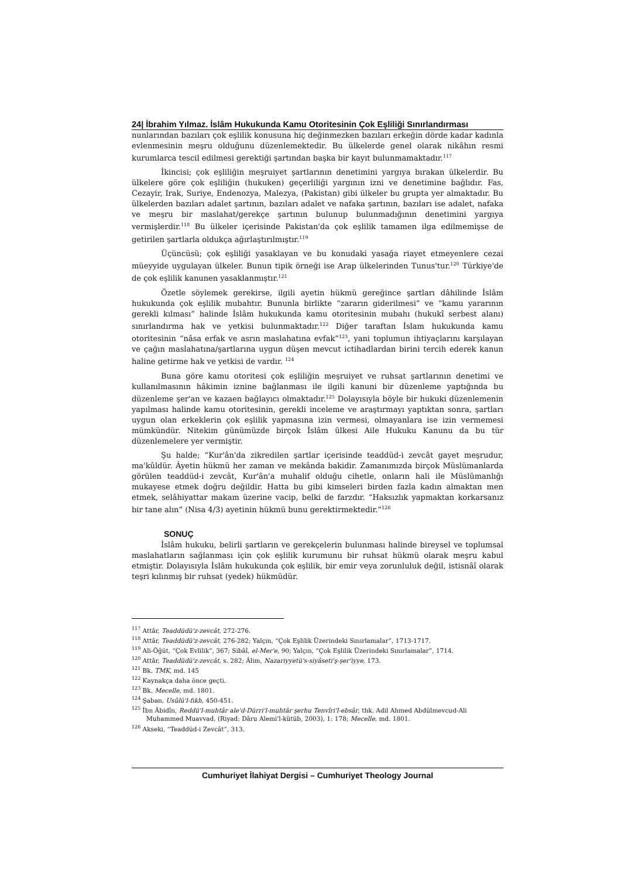24| İbrahim Yılmaz. İslâm Hukukunda Kamu Otoritesinin Çok Eşliliği Sınırlandırması
nunlarından bazıları çok eşlilik konusuna hiç değinmezken bazıları erkeğin dörde kadar kadınla evlenmesinin meşru olduğunu düzenlemektedir. Bu ülkelerde genel olarak nikâhın resmi kurumlarca tescil edilmesi gerektiği şartından başka bir kayıt bulunmamaktadır.<sup>117</sup>
İkincisi; çok eşliliğin meşruiyet şartlarının denetimini yargıya bırakan ülkelerdir. Bu ülkelere göre çok eşliliğin (hukuken) geçerliliği yargının izni ve denetimine bağlıdır. Fas, Cezayir, Irak, Suriye, Endenozya, Malezya, (Pakistan) gibi ülkeler bu grupta yer almaktadır. Bu ülkelerden bazıları adalet şartının, bazıları adalet ve nafaka şartının, bazıları ise adalet, nafaka ve meşru bir maslahat/gerekçe şartının bulunup bulunmadığının denetimini yargıya vermişlerdir.<sup>118</sup> Bu ülkeler içerisinde Pakistan'da çok eşlilik tamamen ilga edilmemişse de getirilen şartlarla oldukça ağırlaştırılmıştır.<sup>119</sup>
Üçüncüsü; çok eşliliği yasaklayan ve bu konudaki yasağa riayet etmeyenlere cezai müeyyide uygulayan ülkeler. Bunun tipik örneği ise Arap ülkelerinden Tunus'tur.<sup>120</sup> Türkiye'de de çok eşlilik kanunen yasaklanmıştır.<sup>121</sup>
Özetle söylemek gerekirse, ilgili ayetin hükmü gereğince şartları dâhilinde İslâm hukukunda çok eşlilik mubahtır. Bununla birlikte “zararın giderilmesi” ve “kamu yararının gerekli kılması” halinde İslâm hukukunda kamu otoritesinin mubahı (hukukî serbest alanı) sınırlandırma hak ve yetkisi bulunmaktadır.<sup>122</sup> Diğer taraftan İslam hukukunda kamu otoritesinin “nâsa erfak ve asrın maslahatına evfak”<sup>123</sup>, yani toplumun ihtiyaçlarını karşılayan ve çağın maslahatına/şartlarına uygun düşen mevcut ictihadlardan birini tercih ederek kanun haline getirme hak ve yetkisi de vardır. <sup>124</sup>
Buna göre kamu otoritesi çok eşliliğin meşruiyet ve ruhsat şartlarının denetimi ve kullanılmasının hâkimin iznine bağlanması ile ilgili kanuni bir düzenleme yaptığında bu düzenleme şer'an ve kazaen bağlayıcı olmaktadır.<sup>125</sup> Dolayısıyla böyle bir hukuki düzenlemenin yapılması halinde kamu otoritesinin, gerekli inceleme ve araştırmayı yaptıktan sonra, şartları uygun olan erkeklerin çok eşlilik yapmasına izin vermesi, olmayanlara ise izin vermemesi mümkündür. Nitekim günümüzde birçok İslâm ülkesi Aile Hukuku Kanunu da bu tür düzenlemelere yer vermiştir.
Şu halde; “Kur'ân'da zikredilen şartlar içerisinde teaddüd-i zevcât gayet meşrudur, ma'kûldür. Âyetin hükmü her zaman ve mekânda bakidir. Zamanımızda birçok Müslümanlarda görülen teaddüd-i zevcât, Kur'ân'a muhalif olduğu cihetle, onların hali ile Müslümanlığı mukayese etmek doğru değildir. Hatta bu gibi kimseleri birden fazla kadın almaktan men etmek, selâhiyattar makam üzerine vacip, belki de farzdır. “Haksızlık yapmaktan korkarsanız bir tane alın” (Nisa 4/3) ayetinin hükmü bunu gerektirmektedir.”<sup>126</sup>
SONUÇ
İslâm hukuku, belirli şartların ve gerekçelerin bulunması halinde bireysel ve toplumsal maslahatların sağlanması için çok eşlilik kurumunu bir ruhsat hükmü olarak meşru kabul etmiştir. Dolayısıyla İslâm hukukunda çok eşlilik, bir emir veya zorunluluk değil, istisnâî olarak teşri kılınmış bir ruhsat (yedek) hükmüdür.
<sup>117</sup> Attâr, Teaddüdü'z-zevcât, 272-276.
<sup>118</sup> Attâr, Teaddüdü'z-zevcât, 276-282; Yalçın, “Çok Eşlilik Üzerindeki Sınırlamalar”, 1713-1717.
<sup>119</sup> Ali-Öğüt, “Çok Evlilik”, 367; Sibâî, el-Mer'e, 90; Yalçın, “Çok Eşlilik Üzerindeki Sınırlamalar”, 1714.
<sup>120</sup> Attâr, Teaddüdü'z-zevcât, s. 282; Âlim, Nazariyyetü's-siyâseti'ş-şer'iyye, 173.
<sup>121</sup> Bk. TMK, md. 145
<sup>122</sup> Kaynakça daha önce geçti.
<sup>123</sup> Bk. Mecelle, md. 1801.
<sup>124</sup> Şaban, Usûlü'l-fıkh, 450-451.
<sup>125</sup> İbn Âbidîn, Reddü'l-muhtâr ale'd-Dürri'l-muhtâr şerhu Tenvîri'l-ebsâr, thk. Adil Ahmed Abdülmevcud-Ali Muhammed Muavvad, (Riyad: Dâru Alemi'l-kütüb, 2003), 1: 178; Mecelle, md. 1801.
<sup>126</sup> Akseki, “Teaddüd-i Zevcât”, 313.
Cumhuriyet İlahiyat Dergisi – Cumhuriyet Theology Journal